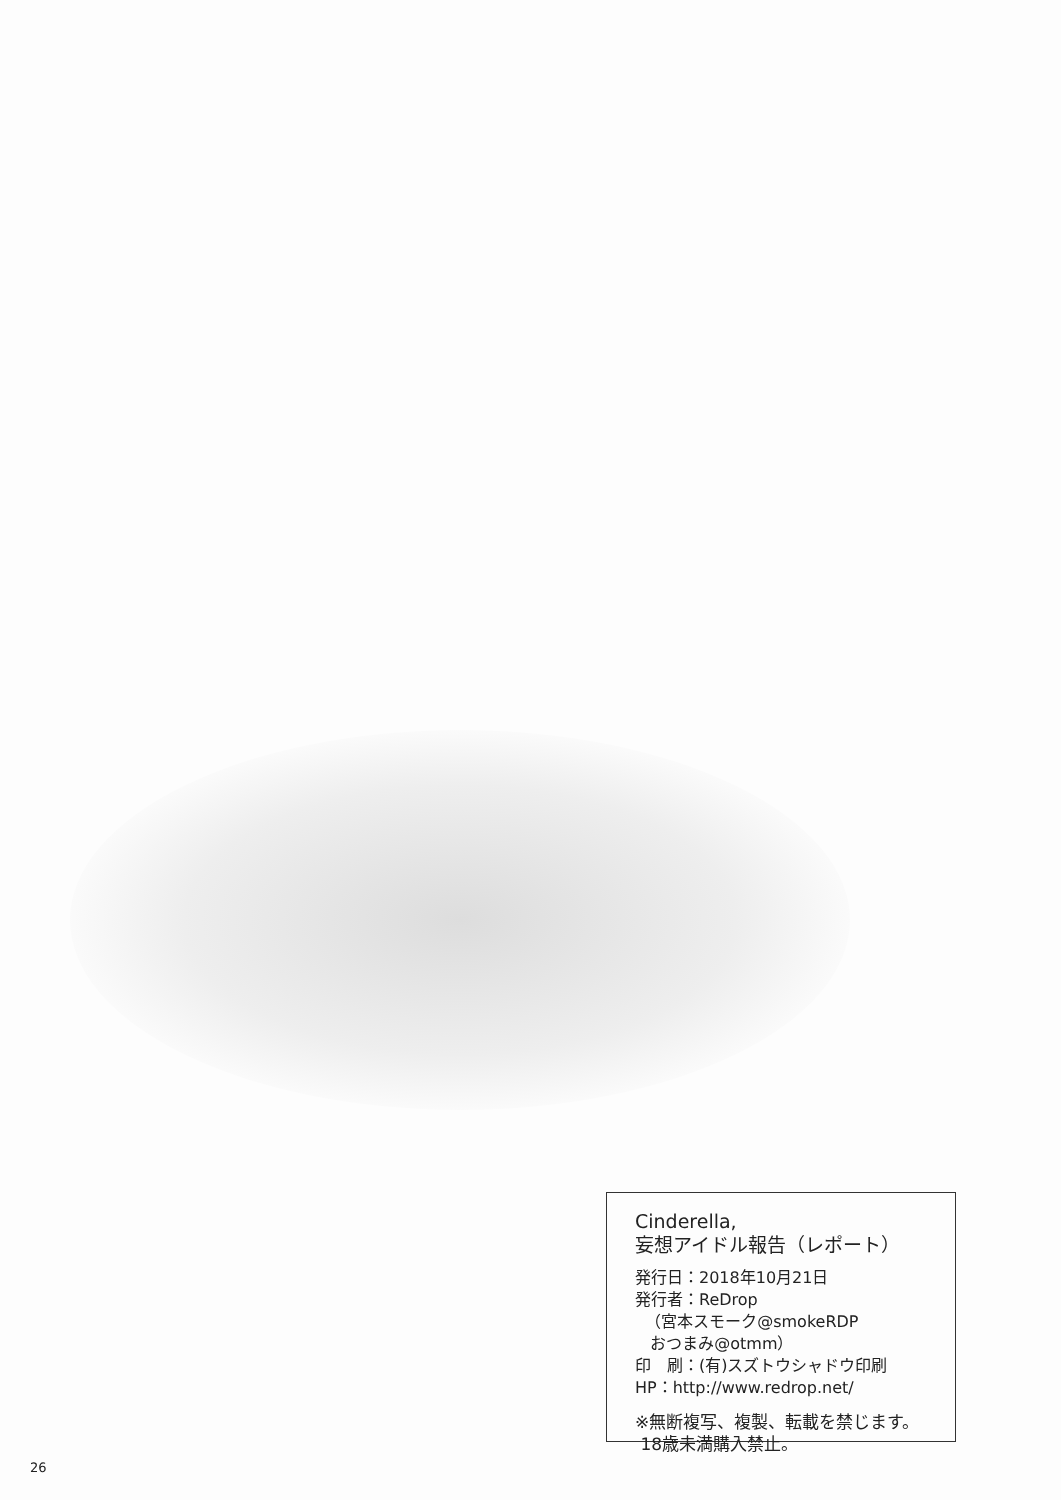Cinderella,
妄想アイドル報告（レポート）
発行日：2018年10月21日
発行者：ReDrop
（宮本スモーク@smokeRDP
おつまみ@otmm）
印　刷：(有)スズトウシャドウ印刷
HP：http://www.redrop.net/
※無断複写、複製、転載を禁じます。
18歳未満購入禁止。
26